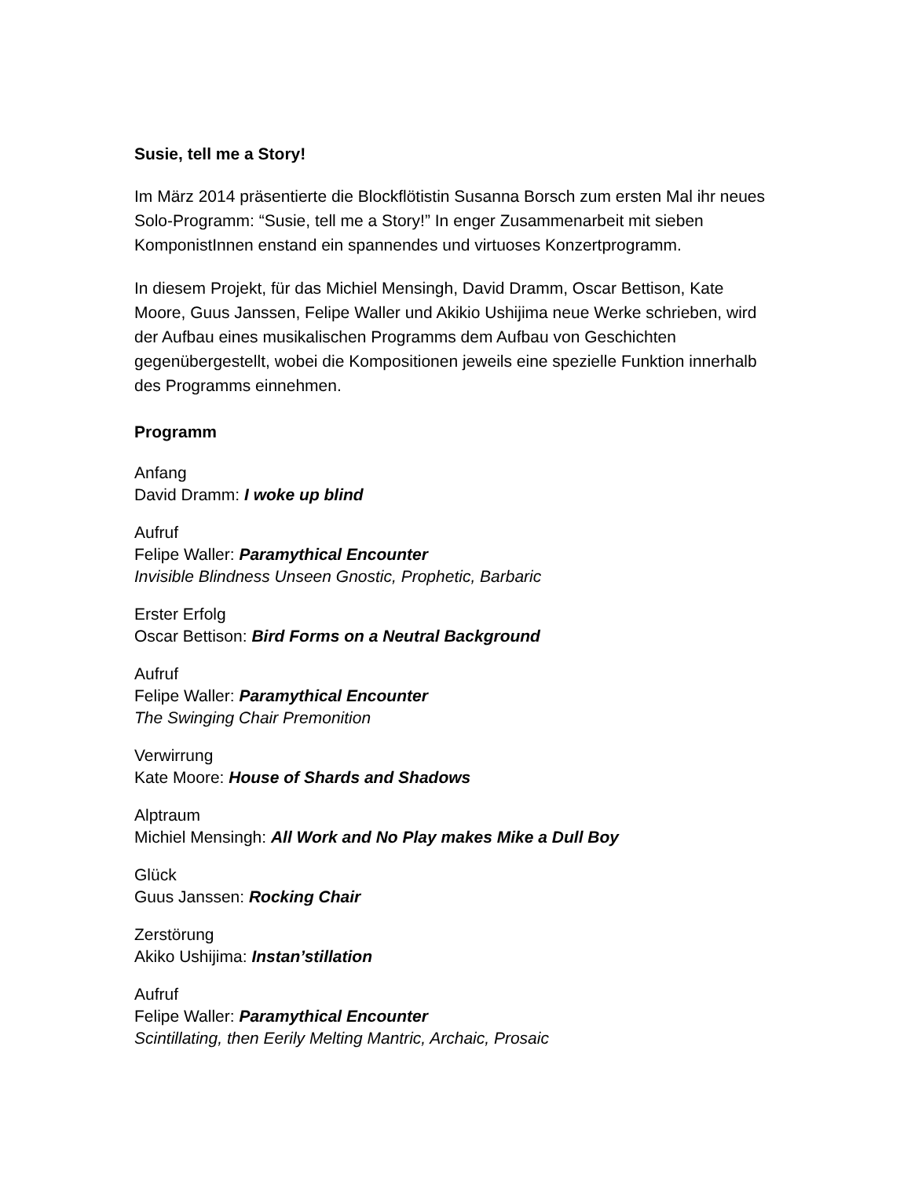Susie, tell me a Story!
Im März 2014 präsentierte die Blockflötistin Susanna Borsch zum ersten Mal ihr neues Solo-Programm: “Susie, tell me a Story!” In enger Zusammenarbeit mit sieben KomponistInnen enstand ein spannendes und virtuoses Konzertprogramm.
In diesem Projekt, für das Michiel Mensingh, David Dramm, Oscar Bettison, Kate Moore, Guus Janssen, Felipe Waller und Akikio Ushijima neue Werke schrieben, wird der Aufbau eines musikalischen Programms dem Aufbau von Geschichten gegenübergestellt, wobei die Kompositionen jeweils eine spezielle Funktion innerhalb des Programms einnehmen.
Programm
Anfang
David Dramm: I woke up blind
Aufruf
Felipe Waller: Paramythical Encounter
Invisible Blindness Unseen Gnostic, Prophetic, Barbaric
Erster Erfolg
Oscar Bettison: Bird Forms on a Neutral Background
Aufruf
Felipe Waller: Paramythical Encounter
The Swinging Chair Premonition
Verwirrung
Kate Moore: House of Shards and Shadows
Alptraum
Michiel Mensingh: All Work and No Play makes Mike a Dull Boy
Glück
Guus Janssen: Rocking Chair
Zerstörung
Akiko Ushijima: Instan’stillation
Aufruf
Felipe Waller: Paramythical Encounter
Scintillating, then Eerily Melting Mantric, Archaic, Prosaic